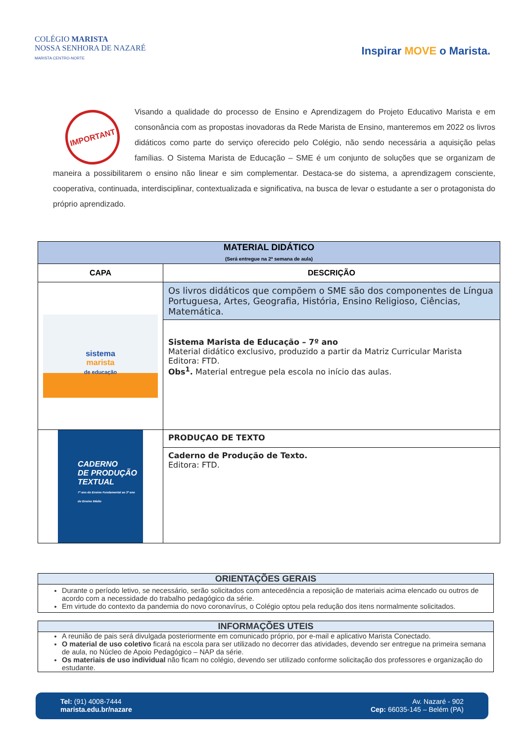COLÉGIO MARISTA
NOSSA SENHORA DE NAZARÉ
MARISTA CENTRO-NORTE
Inspirar MOVE o Marista.
IMPORTANT
Visando a qualidade do processo de Ensino e Aprendizagem do Projeto Educativo Marista e em consonância com as propostas inovadoras da Rede Marista de Ensino, manteremos em 2022 os livros didáticos como parte do serviço oferecido pelo Colégio, não sendo necessária a aquisição pelas famílias. O Sistema Marista de Educação – SME é um conjunto de soluções que se organizam de maneira a possibilitarem o ensino não linear e sim complementar. Destaca-se do sistema, a aprendizagem consciente, cooperativa, continuada, interdisciplinar, contextualizada e significativa, na busca de levar o estudante a ser o protagonista do próprio aprendizado.
| MATERIAL DIDÁTICO (Será entregue na 2ª semana de aula) | |
| --- | --- |
| CAPA | DESCRIÇÃO |
| sistema marista de educação | Os livros didáticos que compõem o SME são dos componentes de Língua Portuguesa, Artes, Geografia, História, Ensino Religioso, Ciências, Matemática. |
| | Sistema Marista de Educação – 7º ano Material didático exclusivo, produzido a partir da Matriz Curricular Marista Editora: FTD. Obs<sup>1</sup>. Material entregue pela escola no início das aulas. |
| CADERNO DE PRODUÇÃO TEXTUAL 7º ano do Ensino Fundamental ao 3º ano do Ensino Médio | PRODUÇAO DE TEXTO |
| | Caderno de Produção de Texto. Editora: FTD. |
ORIENTAÇÕES GERAIS
Durante o período letivo, se necessário, serão solicitados com antecedência a reposição de materiais acima elencado ou outros de acordo com a necessidade do trabalho pedagógico da série.
Em virtude do contexto da pandemia do novo coronavírus, o Colégio optou pela redução dos itens normalmente solicitados.
INFORMAÇÕES UTEIS
A reunião de pais será divulgada posteriormente em comunicado próprio, por e-mail e aplicativo Marista Conectado.
O material de uso coletivo ficará na escola para ser utilizado no decorrer das atividades, devendo ser entregue na primeira semana de aula, no Núcleo de Apoio Pedagógico – NAP da série.
Os materiais de uso individual não ficam no colégio, devendo ser utilizado conforme solicitação dos professores e organização do estudante.
Tel: (91) 4008-7444
marista.edu.br/nazare
Av. Nazaré - 902
Cep: 66035-145 – Belém (PA)